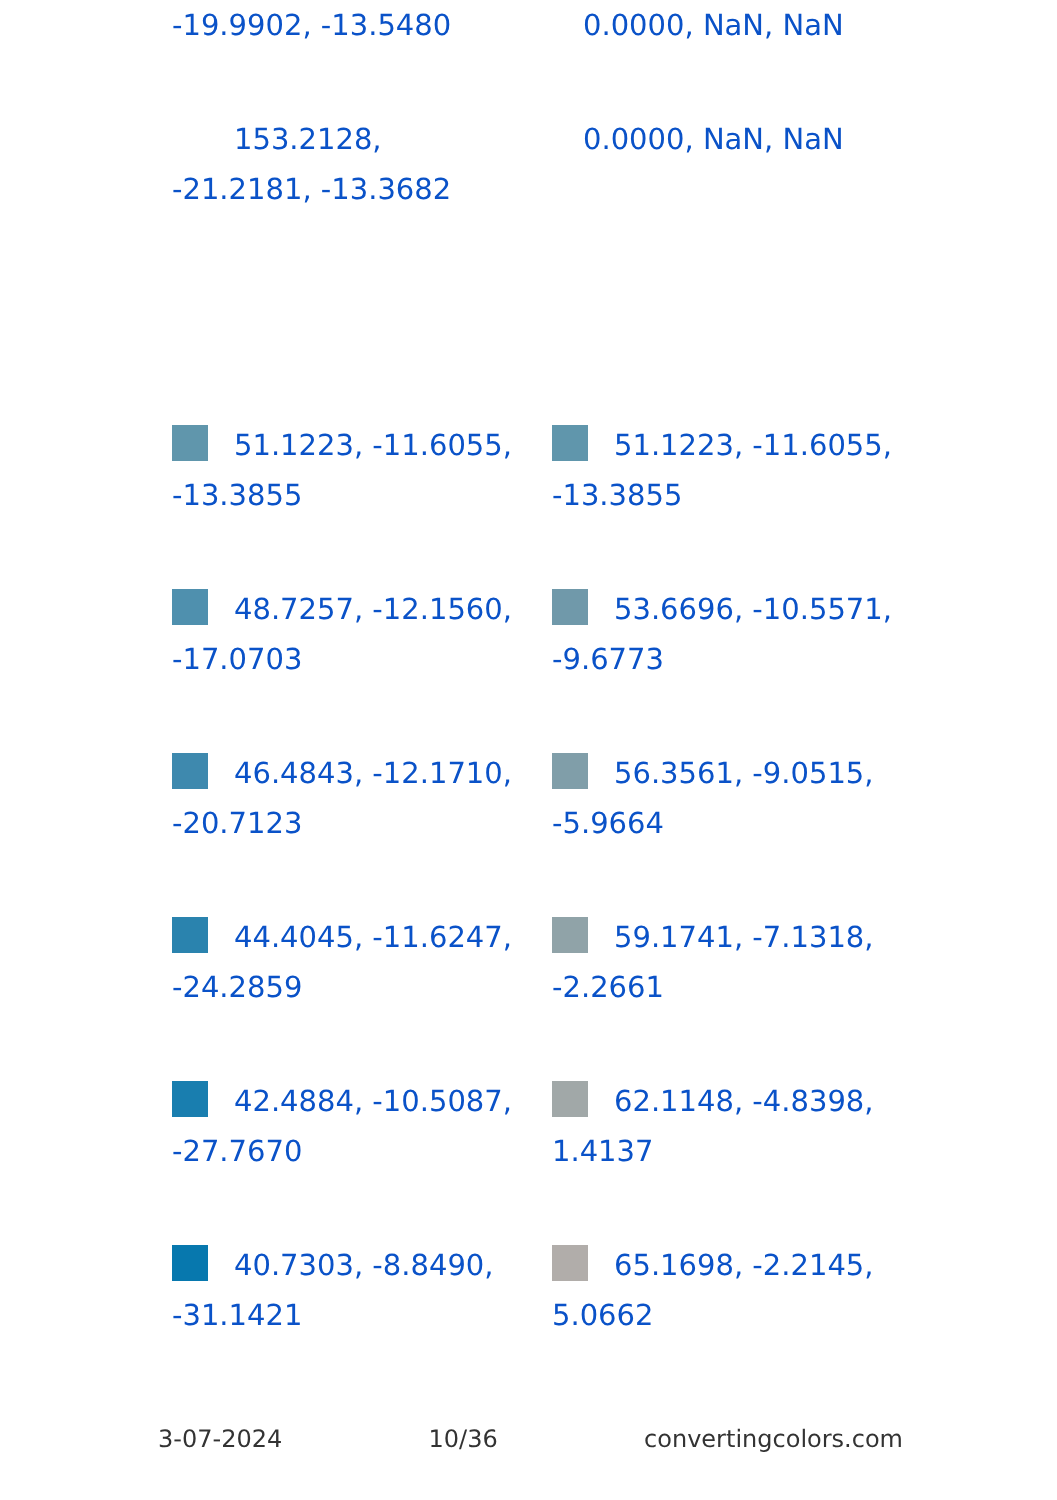-19.9902, -13.5480 0.0000, NaN, NaN
153.2128,
-21.2181, -13.3682
0.0000, NaN, NaN
51.1223, -11.6055, -13.3855
51.1223, -11.6055, -13.3855
48.7257, -12.1560, -17.0703
53.6696, -10.5571, -9.6773
46.4843, -12.1710, -20.7123
56.3561, -9.0515, -5.9664
44.4045, -11.6247, -24.2859
59.1741, -7.1318, -2.2661
42.4884, -10.5087, -27.7670
62.1148, -4.8398, 1.4137
40.7303, -8.8490, -31.1421
65.1698, -2.2145, 5.0662
3-07-2024 10/36 convertingcolors.com